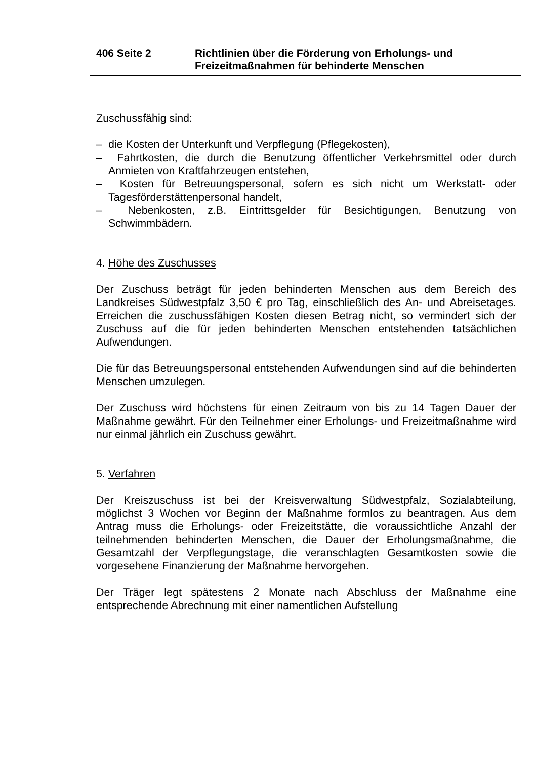406 Seite 2 Richtlinien über die Förderung von Erholungs- und Freizeitmaßnahmen für behinderte Menschen
Zuschussfähig sind:
– die Kosten der Unterkunft und Verpflegung (Pflegekosten),
– Fahrtkosten, die durch die Benutzung öffentlicher Verkehrsmittel oder durch Anmieten von Kraftfahrzeugen entstehen,
– Kosten für Betreuungspersonal, sofern es sich nicht um Werkstatt- oder Tagesförderstättenpersonal handelt,
– Nebenkosten, z.B. Eintrittsgelder für Besichtigungen, Benutzung von Schwimmbädern.
4. Höhe des Zuschusses
Der Zuschuss beträgt für jeden behinderten Menschen aus dem Bereich des Landkreises Südwestpfalz 3,50 € pro Tag, einschließlich des An- und Abreisetages. Erreichen die zuschussfähigen Kosten diesen Betrag nicht, so vermindert sich der Zuschuss auf die für jeden behinderten Menschen entstehenden tatsächlichen Aufwendungen.
Die für das Betreuungspersonal entstehenden Aufwendungen sind auf die behinderten Menschen umzulegen.
Der Zuschuss wird höchstens für einen Zeitraum von bis zu 14 Tagen Dauer der Maßnahme gewährt. Für den Teilnehmer einer Erholungs- und Freizeitmaßnahme wird nur einmal jährlich ein Zuschuss gewährt.
5. Verfahren
Der Kreiszuschuss ist bei der Kreisverwaltung Südwestpfalz, Sozialabteilung, möglichst 3 Wochen vor Beginn der Maßnahme formlos zu beantragen. Aus dem Antrag muss die Erholungs- oder Freizeitstätte, die voraussichtliche Anzahl der teilnehmenden behinderten Menschen, die Dauer der Erholungsmaßnahme, die Gesamtzahl der Verpflegungstage, die veranschlagten Gesamtkosten sowie die vorgesehene Finanzierung der Maßnahme hervorgehen.
Der Träger legt spätestens 2 Monate nach Abschluss der Maßnahme eine entsprechende Abrechnung mit einer namentlichen Aufstellung